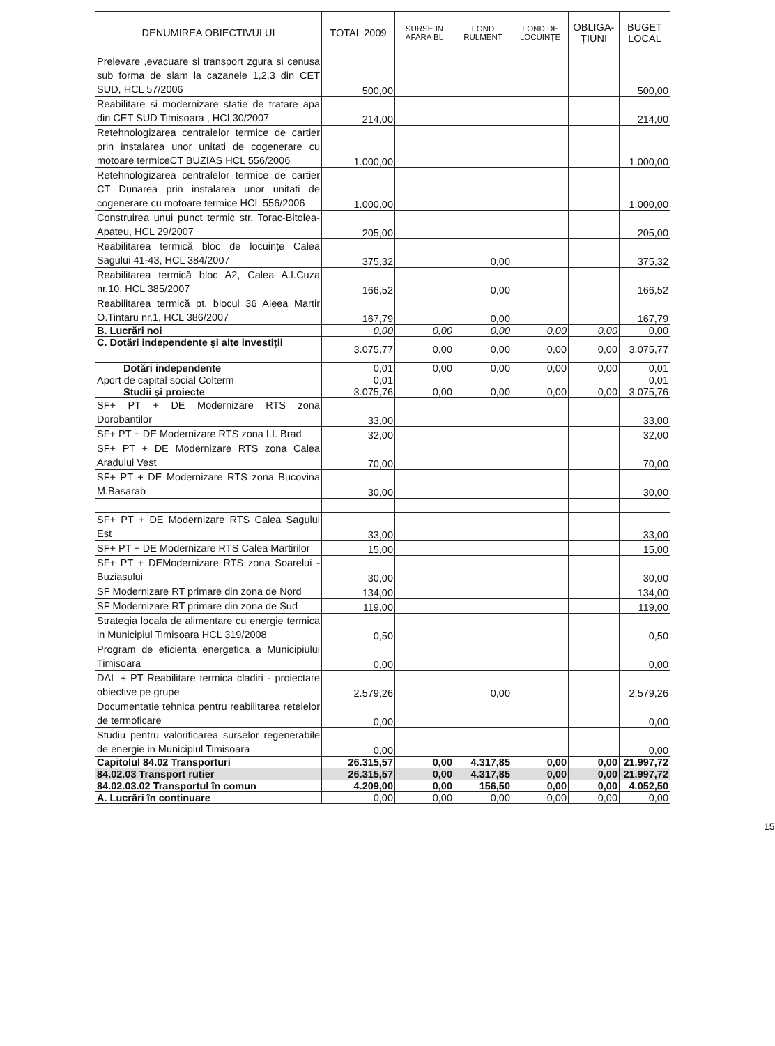| DENUMIREA OBIECTIVULUI | TOTAL 2009 | SURSE IN AFARA BL | FOND RULMENT | FOND DE LOCUINȚE | OBLIGA-ȚIUNI | BUGET LOCAL |
| --- | --- | --- | --- | --- | --- | --- |
| Prelevare ,evacuare si transport zgura si cenusa sub forma de slam la cazanele 1,2,3 din CET SUD, HCL 57/2006 | 500,00 | | | | | 500,00 |
| Reabilitare si modernizare statie de tratare apa din CET SUD Timisoara , HCL30/2007 | 214,00 | | | | | 214,00 |
| Retehnologizarea centralelor termice de cartier prin instalarea unor unitati de cogenerare cu motoare termiceCT BUZIAS HCL 556/2006 | 1.000,00 | | | | | 1.000,00 |
| Retehnologizarea centralelor termice de cartier CT Dunarea prin instalarea unor unitati de cogenerare cu motoare termice HCL 556/2006 | 1.000,00 | | | | | 1.000,00 |
| Construirea unui punct termic str. Torac-Bitolea-Apateu, HCL 29/2007 | 205,00 | | | | | 205,00 |
| Reabilitarea termică bloc de locuințe Calea Sagului 41-43, HCL 384/2007 | 375,32 | | 0,00 | | | 375,32 |
| Reabilitarea termică bloc A2, Calea A.I.Cuza nr.10, HCL 385/2007 | 166,52 | | 0,00 | | | 166,52 |
| Reabilitarea termică pt. blocul 36 Aleea Martir O.Tintaru nr.1, HCL 386/2007 | 167,79 | | 0,00 | | | 167,79 |
| B. Lucrări noi | 0,00 | 0,00 | 0,00 | 0,00 | 0,00 | 0,00 |
| C. Dotări independente şi alte investiții | 3.075,77 | 0,00 | 0,00 | 0,00 | 0,00 | 3.075,77 |
| Dotări independente | 0,01 | 0,00 | 0,00 | 0,00 | 0,00 | 0,01 |
| Aport de capital social Colterm | 0,01 | | | | | 0,01 |
| Studii şi proiecte | 3.075,76 | 0,00 | 0,00 | 0,00 | 0,00 | 3.075,76 |
| SF+ PT + DE Modernizare RTS zona Dorobantilor | 33,00 | | | | | 33,00 |
| SF+ PT + DE Modernizare RTS zona I.I. Brad | 32,00 | | | | | 32,00 |
| SF+ PT + DE Modernizare RTS zona Calea Aradului Vest | 70,00 | | | | | 70,00 |
| SF+ PT + DE Modernizare RTS zona Bucovina M.Basarab | 30,00 | | | | | 30,00 |
| SF+ PT + DE Modernizare RTS Calea Sagului Est | 33,00 | | | | | 33,00 |
| SF+ PT + DE Modernizare RTS Calea Martirilor | 15,00 | | | | | 15,00 |
| SF+ PT + DEModernizare RTS zona Soarelui - Buziasului | 30,00 | | | | | 30,00 |
| SF Modernizare RT primare din zona de Nord | 134,00 | | | | | 134,00 |
| SF Modernizare RT primare din zona de Sud | 119,00 | | | | | 119,00 |
| Strategia locala de alimentare cu energie termica in Municipiul Timisoara HCL 319/2008 | 0,50 | | | | | 0,50 |
| Program de eficienta energetica a Municipiului Timisoara | 0,00 | | | | | 0,00 |
| DAL + PT Reabilitare termica cladiri - proiectare obiective pe grupe | 2.579,26 | | 0,00 | | | 2.579,26 |
| Documentatie tehnica pentru reabilitarea retelelor de termoficare | 0,00 | | | | | 0,00 |
| Studiu pentru valorificarea surselor regenerabile de energie in Municipiul Timisoara | 0,00 | | | | | 0,00 |
| Capitolul 84.02 Transporturi | 26.315,57 | 0,00 | 4.317,85 | 0,00 | 0,00 | 21.997,72 |
| 84.02.03 Transport rutier | 26.315,57 | 0,00 | 4.317,85 | 0,00 | 0,00 | 21.997,72 |
| 84.02.03.02 Transportul în comun | 4.209,00 | 0,00 | 156,50 | 0,00 | 0,00 | 4.052,50 |
| A. Lucrări în continuare | 0,00 | 0,00 | 0,00 | 0,00 | 0,00 | 0,00 |
15